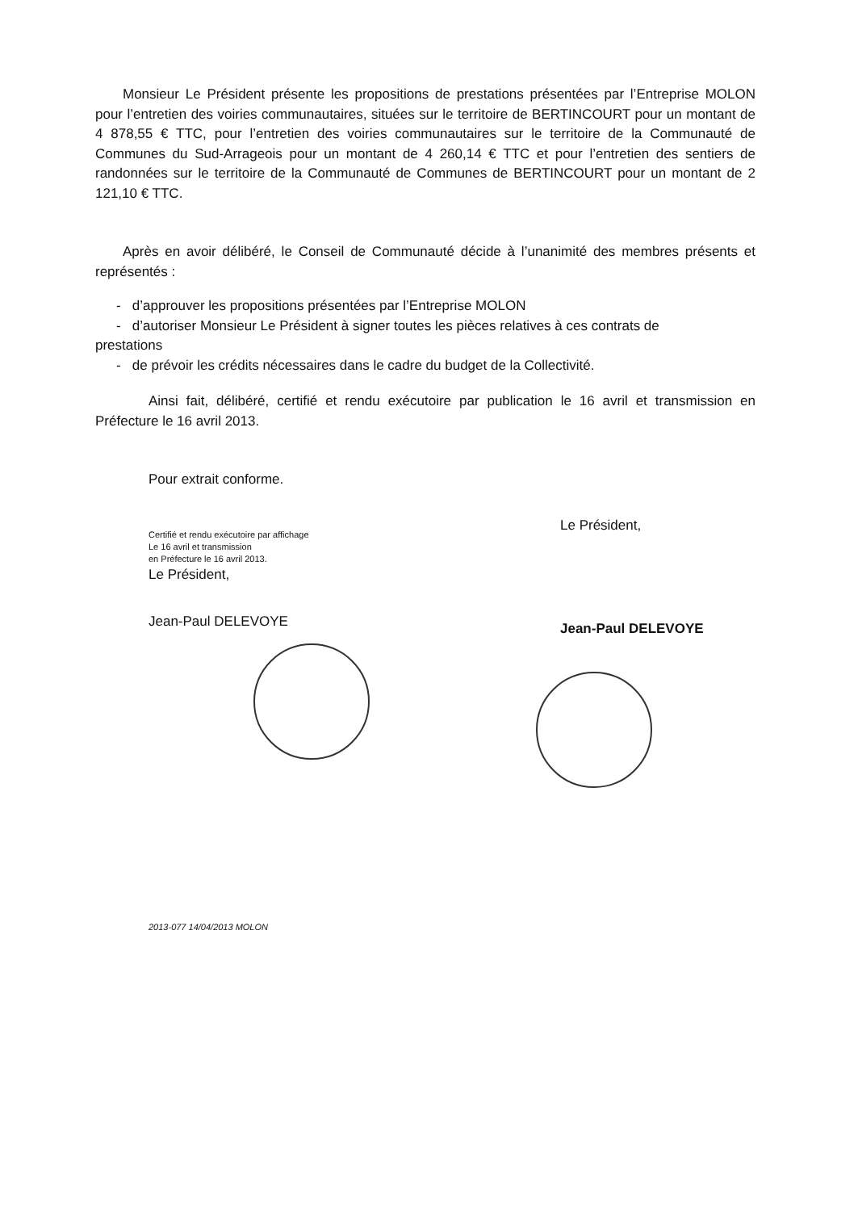Monsieur Le Président présente les propositions de prestations présentées par l’Entreprise MOLON pour l’entretien des voiries communautaires, situées sur le territoire de BERTINCOURT pour un montant de 4 878,55 € TTC, pour l’entretien des voiries communautaires sur le territoire de la Communauté de Communes du Sud-Arrageois pour un montant de 4 260,14 € TTC et pour l’entretien des sentiers de randonnées sur le territoire de la Communauté de Communes de BERTINCOURT pour un montant de 2 121,10 € TTC.
Après en avoir délibéré, le Conseil de Communauté décide à l’unanimité des membres présents et représentés :
- d’approuver les propositions présentées par l’Entreprise MOLON
- d’autoriser Monsieur Le Président à signer toutes les pièces relatives à ces contrats de
prestations
- de prévoir les crédits nécessaires dans le cadre du budget de la Collectivité.
Ainsi fait, délibéré, certifié et rendu exécutoire par publication le 16 avril et transmission en Préfecture le 16 avril 2013.
Pour extrait conforme.
Certifié et rendu exécutoire par affichage
Le 16 avril et transmission
en Préfecture le 16 avril 2013.
Le Président,
Jean-Paul DELEVOYE
Le Président,
Jean-Paul DELEVOYE
2013-077 14/04/2013 MOLON